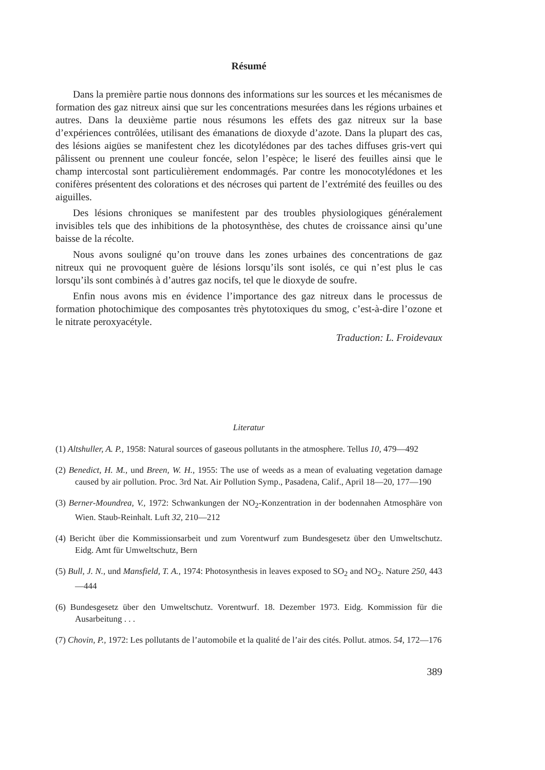Résumé
Dans la première partie nous donnons des informations sur les sources et les mécanismes de formation des gaz nitreux ainsi que sur les concentrations mesurées dans les régions urbaines et autres. Dans la deuxième partie nous résumons les effets des gaz nitreux sur la base d’expériences contrôlées, utilisant des émanations de dioxyde d’azote. Dans la plupart des cas, des lésions aigües se manifestent chez les dicotylédones par des taches diffuses gris-vert qui pâlissent ou prennent une couleur foncée, selon l’espèce; le liseré des feuilles ainsi que le champ intercostal sont particulièrement endommagés. Par contre les monocotylédones et les conifères présentent des colorations et des nécroses qui partent de l’extrémité des feuilles ou des aiguilles.
Des lésions chroniques se manifestent par des troubles physiologiques généralement invisibles tels que des inhibitions de la photosynthèse, des chutes de croissance ainsi qu’une baisse de la récolte.
Nous avons souligné qu’on trouve dans les zones urbaines des concentrations de gaz nitreux qui ne provoquent guère de lésions lorsqu’ils sont isolés, ce qui n’est plus le cas lorsqu’ils sont combinés à d’autres gaz nocifs, tel que le dioxyde de soufre.
Enfin nous avons mis en évidence l’importance des gaz nitreux dans le processus de formation photochimique des composantes très phytotoxiques du smog, c’est-à-dire l’ozone et le nitrate peroxyacétyle.
Traduction: L. Froidevaux
Literatur
(1) Altshuller, A. P., 1958: Natural sources of gaseous pollutants in the atmosphere. Tellus 10, 479—492
(2) Benedict, H. M., und Breen, W. H., 1955: The use of weeds as a mean of evaluating vegetation damage caused by air pollution. Proc. 3rd Nat. Air Pollution Symp., Pasadena, Calif., April 18—20, 177—190
(3) Berner-Moundrea, V., 1972: Schwankungen der NO<sub>2</sub>-Konzentration in der bodennahen Atmosphäre von Wien. Staub-Reinhalt. Luft 32, 210—212
(4) Bericht über die Kommissionsarbeit und zum Vorentwurf zum Bundesgesetz über den Umweltschutz. Eidg. Amt für Umweltschutz, Bern
(5) Bull, J. N., und Mansfield, T. A., 1974: Photosynthesis in leaves exposed to SO<sub>2</sub> and NO<sub>2</sub>. Nature 250, 443—444
(6) Bundesgesetz über den Umweltschutz. Vorentwurf. 18. Dezember 1973. Eidg. Kommission für die Ausarbeitung . . .
(7) Chovin, P., 1972: Les pollutants de l’automobile et la qualité de l’air des cités. Pollut. atmos. 54, 172—176
389